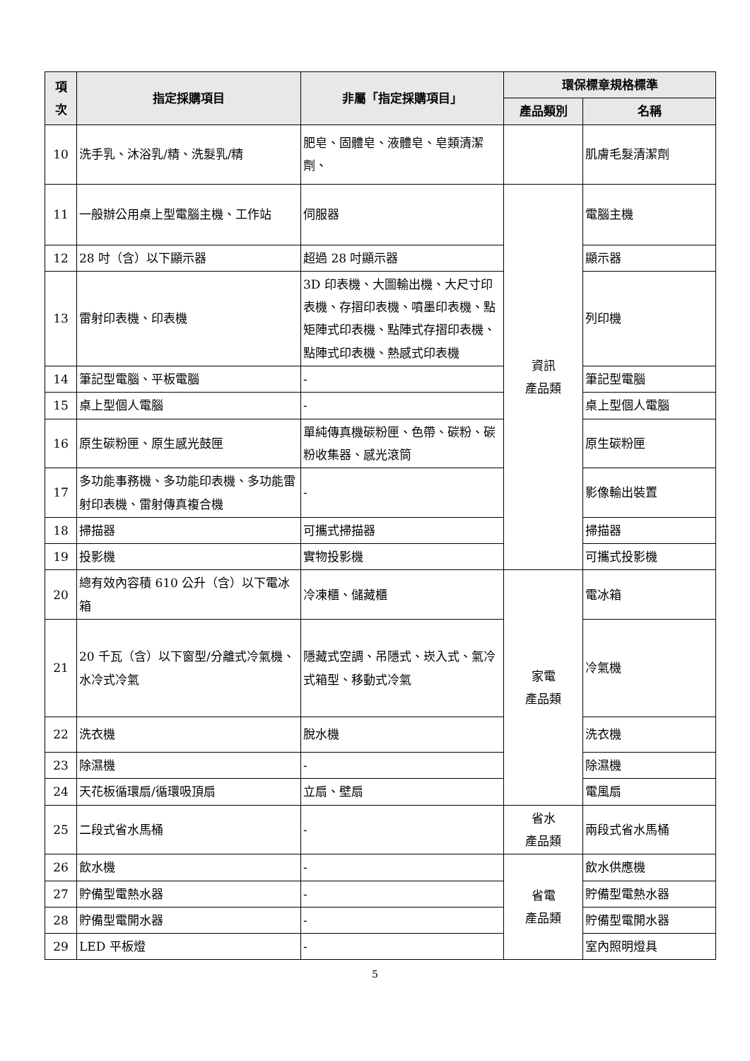| 項 次 | 指定採購項目 | 非屬「指定採購項目」 | 環保標章規格標準 | |
| --- | --- | --- | --- | --- |
| | | | 產品類別 | 名稱 |
| 10 | 洗手乳、沐浴乳/精、洗髮乳/精 | 肥皂、固體皂、液體皂、皂類清潔劑、 | | 肌膚毛髮清潔劑 |
| 11 | 一般辦公用桌上型電腦主機、工作站 | 伺服器 | 資訊 產品類 | 電腦主機 |
| 12 | 28 吋（含）以下顯示器 | 超過 28 吋顯示器 | | 顯示器 |
| 13 | 雷射印表機、印表機 | 3D 印表機、大圖輸出機、大尺寸印表機、存摺印表機、噴墨印表機、點矩陣式印表機、點陣式存摺印表機、點陣式印表機、熱感式印表機 | | 列印機 |
| 14 | 筆記型電腦、平板電腦 | - | | 筆記型電腦 |
| 15 | 桌上型個人電腦 | - | | 桌上型個人電腦 |
| 16 | 原生碳粉匣、原生感光鼓匣 | 單純傳真機碳粉匣、色帶、碳粉、碳粉收集器、感光滾筒 | | 原生碳粉匣 |
| 17 | 多功能事務機、多功能印表機、多功能雷射印表機、雷射傳真複合機 | - | | 影像輸出裝置 |
| 18 | 掃描器 | 可攜式掃描器 | | 掃描器 |
| 19 | 投影機 | 實物投影機 | | 可攜式投影機 |
| 20 | 總有效內容積 610 公升（含）以下電冰箱 | 冷凍櫃、儲藏櫃 | 家電 產品類 | 電冰箱 |
| 21 | 20 千瓦（含）以下窗型/分離式冷氣機、水冷式冷氣 | 隱藏式空調、吊隱式、崁入式、氣冷式箱型、移動式冷氣 | | 冷氣機 |
| 22 | 洗衣機 | 脫水機 | | 洗衣機 |
| 23 | 除濕機 | - | | 除濕機 |
| 24 | 天花板循環扇/循環吸頂扇 | 立扇、壁扇 | | 電風扇 |
| 25 | 二段式省水馬桶 | - | 省水 產品類 | 兩段式省水馬桶 |
| 26 | 飲水機 | - | 省電 產品類 | 飲水供應機 |
| 27 | 貯備型電熱水器 | - | | 貯備型電熱水器 |
| 28 | 貯備型電開水器 | - | | 貯備型電開水器 |
| 29 | LED 平板燈 | - | | 室內照明燈具 |
5